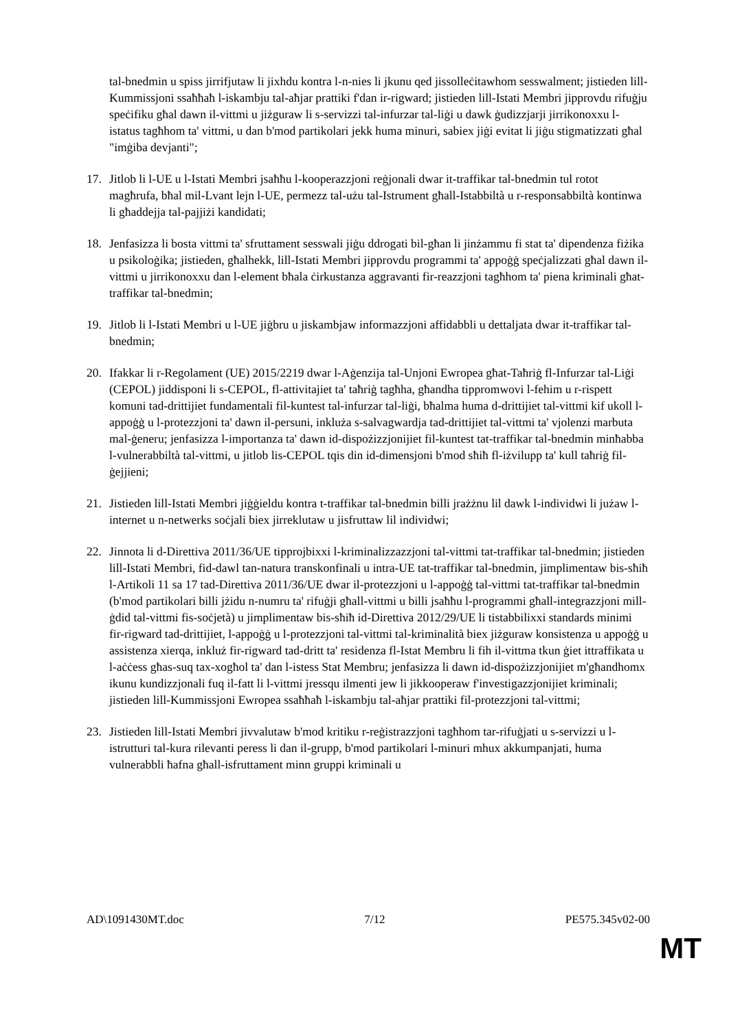tal-bnedmin u spiss jirrifjutaw li jixhdu kontra l-n-nies li jkunu qed jissolleċitawhom sesswalment; jistieden lill-Kummissjoni ssaħħaħ l-iskambju tal-aħjar prattiki f'dan ir-rigward; jistieden lill-Istati Membri jipprovdu rifuġju speċifiku għal dawn il-vittmi u jiżguraw li s-servizzi tal-infurzar tal-liġi u dawk ġudizzjarji jirrikonoxxu l-istatus tagħhom ta' vittmi, u dan b'mod partikolari jekk huma minuri, sabiex jiġi evitat li jiġu stigmatizzati għal "imġiba devjanti";
17. Jitlob li l-UE u l-Istati Membri jsaħħu l-kooperazzjoni reġjonali dwar it-traffikar tal-bnedmin tul rotot magħrufa, bħal mil-Lvant lejn l-UE, permezz tal-użu tal-Istrument għall-Istabbiltà u r-responsabbiltà kontinwa li għaddejja tal-pajjiżi kandidati;
18. Jenfasizza li bosta vittmi ta' sfruttament sesswali jiġu ddrogati bil-għan li jinżammu fi stat ta' dipendenza fiżika u psikoloġika; jistieden, għalhekk, lill-Istati Membri jipprovdu programmi ta' appoġġ speċjalizzati għal dawn il-vittmi u jirrikonoxxu dan l-element bħala ċirkustanza aggravanti fir-reazzjoni tagħhom ta' piena kriminali għat-traffikar tal-bnedmin;
19. Jitlob li l-Istati Membri u l-UE jiġbru u jiskambjaw informazzjoni affidabbli u dettaljata dwar it-traffikar tal-bnedmin;
20. Ifakkar li r-Regolament (UE) 2015/2219 dwar l-Aġenzija tal-Unjoni Ewropea għat-Taħriġ fl-Infurzar tal-Liġi (CEPOL) jiddisponi li s-CEPOL, fl-attivitajiet ta' taħriġ tagħha, għandha tippromwovi l-fehim u r-rispett komuni tad-drittijiet fundamentali fil-kuntest tal-infurzar tal-liġi, bħalma huma d-drittijiet tal-vittmi kif ukoll l-appoġġ u l-protezzjoni ta' dawn il-persuni, inkluża s-salvagwardja tad-drittijiet tal-vittmi ta' vjolenzi marbuta mal-ġeneru; jenfasizza l-importanza ta' dawn id-dispożizzjonijiet fil-kuntest tat-traffikar tal-bnedmin minħabba l-vulnerabbiltà tal-vittmi, u jitlob lis-CEPOL tqis din id-dimensjoni b'mod sħiħ fl-iżvilupp ta' kull taħriġ fil-ġejjieni;
21. Jistieden lill-Istati Membri jiġġieldu kontra t-traffikar tal-bnedmin billi jrażżnu lil dawk l-individwi li jużaw l-internet u n-netwerks soċjali biex jirreklutaw u jisfruttaw lil individwi;
22. Jinnota li d-Direttiva 2011/36/UE tipprojbixxi l-kriminalizzazzjoni tal-vittmi tat-traffikar tal-bnedmin; jistieden lill-Istati Membri, fid-dawl tan-natura transkonfinali u intra-UE tat-traffikar tal-bnedmin, jimplimentaw bis-sħiħ l-Artikoli 11 sa 17 tad-Direttiva 2011/36/UE dwar il-protezzjoni u l-appoġġ tal-vittmi tat-traffikar tal-bnedmin (b'mod partikolari billi jżidu n-numru ta' rifuġji għall-vittmi u billi jsaħħu l-programmi għall-integrazzjoni mill-ġdid tal-vittmi fis-soċjetà) u jimplimentaw bis-sħiħ id-Direttiva 2012/29/UE li tistabbilixxi standards minimi fir-rigward tad-drittijiet, l-appoġġ u l-protezzjoni tal-vittmi tal-kriminalità biex jiżguraw konsistenza u appoġġ u assistenza xierqa, inkluż fir-rigward tad-dritt ta' residenza fl-Istat Membru li fih il-vittma tkun ġiet ittraffikata u l-aċċess għas-suq tax-xogħol ta' dan l-istess Stat Membru; jenfasizza li dawn id-dispożizzjonijiet m'għandhomx ikunu kundizzjonali fuq il-fatt li l-vittmi jressqu ilmenti jew li jikkooperaw f'investigazzjonijiet kriminali; jistieden lill-Kummissjoni Ewropea ssaħħaħ l-iskambju tal-aħjar prattiki fil-protezzjoni tal-vittmi;
23. Jistieden lill-Istati Membri jivvalutaw b'mod kritiku r-reġistrazzjoni tagħhom tar-rifuġjati u s-servizzi u l-istrutturi tal-kura rilevanti peress li dan il-grupp, b'mod partikolari l-minuri mhux akkumpanjati, huma vulnerabbli ħafna għall-isfruttament minn gruppi kriminali u
AD\1091430MT.doc 7/12 PE575.345v02-00
MT